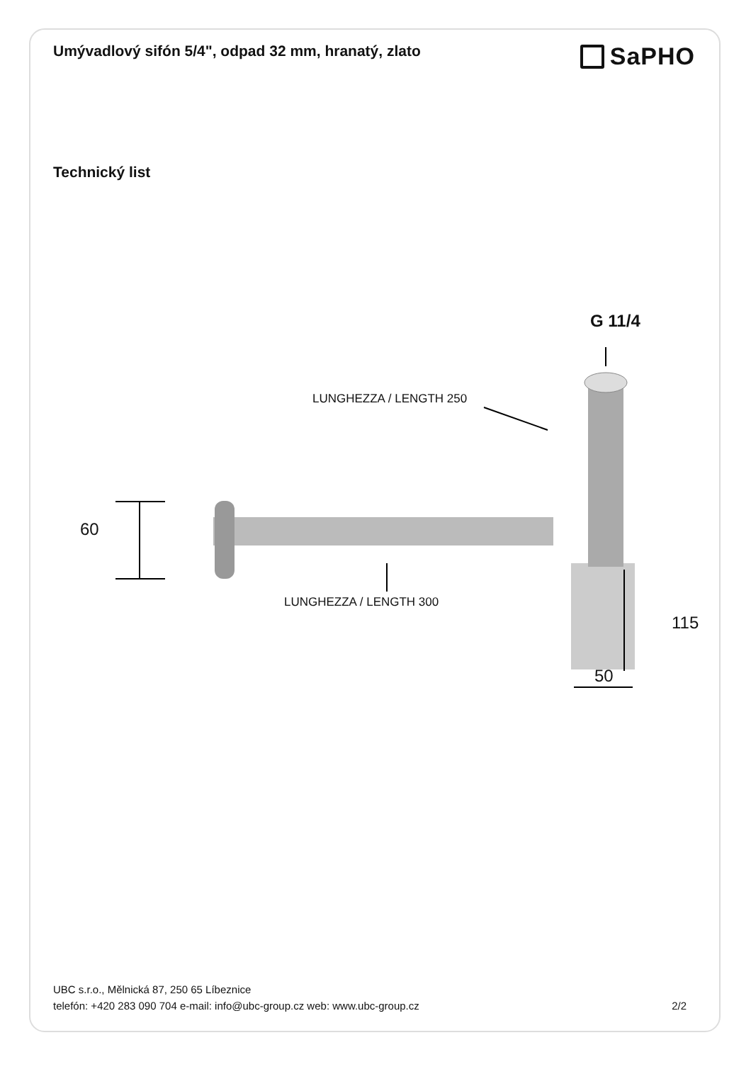Umývadlový sifón 5/4", odpad 32 mm, hranatý, zlato
SaPHO
Technický list
60
G 11/4
LUNGHEZZA / LENGTH 250
LUNGHEZZA / LENGTH 300
115
50
UBC s.r.o., Mělnická 87, 250 65 Líbeznice
telefón: +420 283 090 704 e-mail: info@ubc-group.cz web: www.ubc-group.cz 2/2